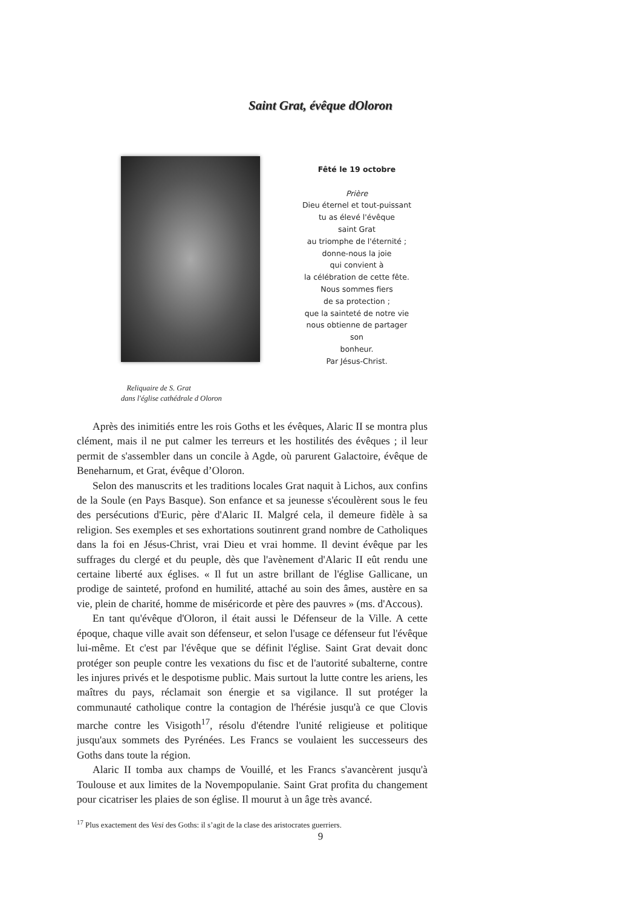Saint Grat, évêque dOloron
Fêté le 19 octobre
Prière
Dieu éternel et tout-puissant
tu as élevé l'évêque
saint Grat
au triomphe de l'éternité ;
donne-nous la joie
qui convient à
la célébration de cette fête.
Nous sommes fiers
de sa protection ;
que la sainteté de notre vie
nous obtienne de partager
son
bonheur.
Par Jésus-Christ.
Reliquaire de S. Grat
dans l'église cathédrale d Oloron
Après des inimitiés entre les rois Goths et les évêques, Alaric II se montra plus clément, mais il ne put calmer les terreurs et les hostilités des évêques ; il leur permit de s'assembler dans un concile à Agde, où parurent Galactoire, évêque de Beneharnum, et Grat, évêque d’Oloron.
Selon des manuscrits et les traditions locales Grat naquit à Lichos, aux confins de la Soule (en Pays Basque). Son enfance et sa jeunesse s'écoulèrent sous le feu des persécutions d'Euric, père d'Alaric II. Malgré cela, il demeure fidèle à sa religion. Ses exemples et ses exhortations soutinrent grand nombre de Catholiques dans la foi en Jésus-Christ, vrai Dieu et vrai homme. Il devint évêque par les suffrages du clergé et du peuple, dès que l'avènement d'Alaric II eût rendu une certaine liberté aux églises. « Il fut un astre brillant de l'église Gallicane, un prodige de sainteté, profond en humilité, attaché au soin des âmes, austère en sa vie, plein de charité, homme de miséricorde et père des pauvres » (ms. d'Accous).
En tant qu'évêque d'Oloron, il était aussi le Défenseur de la Ville. A cette époque, chaque ville avait son défenseur, et selon l'usage ce défenseur fut l'évêque lui-même. Et c'est par l'évêque que se définit l'église. Saint Grat devait donc protéger son peuple contre les vexations du fisc et de l'autorité subalterne, contre les injures privés et le despotisme public. Mais surtout la lutte contre les ariens, les maîtres du pays, réclamait son énergie et sa vigilance. Il sut protéger la communauté catholique contre la contagion de l'hérésie jusqu'à ce que Clovis marche contre les Visigoth<sup>17</sup>, résolu d'étendre l'unité religieuse et politique jusqu'aux sommets des Pyrénées. Les Francs se voulaient les successeurs des Goths dans toute la région.
Alaric II tomba aux champs de Vouillé, et les Francs s'avancèrent jusqu'à Toulouse et aux limites de la Novempopulanie. Saint Grat profita du changement pour cicatriser les plaies de son église. Il mourut à un âge très avancé.
<sup>17</sup> Plus exactement des Vesi des Goths: il s’agit de la clase des aristocrates guerriers.
9